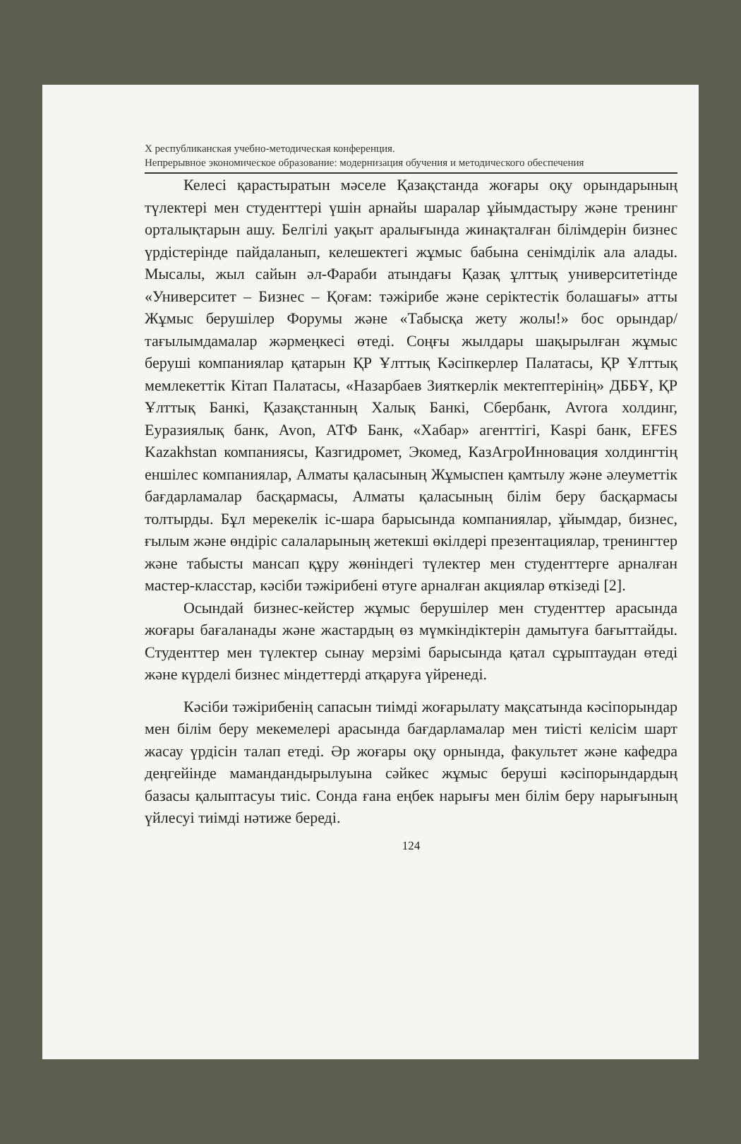X республиканская учебно-методическая конференция.
Непрерывное экономическое образование: модернизация обучения и методического обеспечения
Келесі қарастыратын мәселе Қазақстанда жоғары оқу орындарының түлектері мен студенттері үшін арнайы шаралар ұйымдастыру және тренинг орталықтарын ашу. Белгілі уақыт аралығында жинақталған білімдерін бизнес үрдістерінде пайдаланып, келешектегі жұмыс бабына сенімділік ала алады. Мысалы, жыл сайын әл-Фараби атындағы Қазақ ұлттық университетінде «Университет – Бизнес – Қоғам: тәжірибе және серіктестік болашағы» атты Жұмыс берушілер Форумы және «Табысқа жету жолы!» бос орындар/тағылымдамалар жәрмеңкесі өтеді. Соңғы жылдары шақырылған жұмыс беруші компаниялар қатарын ҚР Ұлттық Кәсіпкерлер Палатасы, ҚР Ұлттық мемлекеттік Кітап Палатасы, «Назарбаев Зияткерлік мектептерінің» ДББҰ, ҚР Ұлттық Банкі, Қазақстанның Халық Банкі, Сбербанк, Avrora холдинг, Еуразиялық банк, Avon, АТФ Банк, «Хабар» агенттігі, Kaspi банк, EFES Kazakhstan компаниясы, Казгидромет, Экомед, КазАгроИнновация холдингтің еншілес компаниялар, Алматы қаласының Жұмыспен қамтылу және әлеуметтік бағдарламалар басқармасы, Алматы қаласының білім беру басқармасы толтырды. Бұл мерекелік іс-шара барысында компаниялар, ұйымдар, бизнес, ғылым және өндіріс салаларының жетекші өкілдері презентациялар, тренингтер және табысты мансап құру жөніндегі түлектер мен студенттерге арналған мастер-класстар, кәсіби тәжірибені өтуге арналған акциялар өткізеді [2].
Осындай бизнес-кейстер жұмыс берушілер мен студенттер арасында жоғары бағаланады және жастардың өз мүмкіндіктерін дамытуға бағыттайды. Студенттер мен түлектер сынау мерзімі барысында қатал сұрыптаудан өтеді және күрделі бизнес міндеттерді атқаруға үйренеді.
Кәсіби тәжірибенің сапасын тиімді жоғарылату мақсатында кәсіпорындар мен білім беру мекемелері арасында бағдарламалар мен тиісті келісім шарт жасау үрдісін талап етеді. Әр жоғары оқу орнында, факультет және кафедра деңгейінде мамандандырылуына сәйкес жұмыс беруші кәсіпорындардың базасы қалыптасуы тиіс. Сонда ғана еңбек нарығы мен білім беру нарығының үйлесуі тиімді нәтиже береді.
124